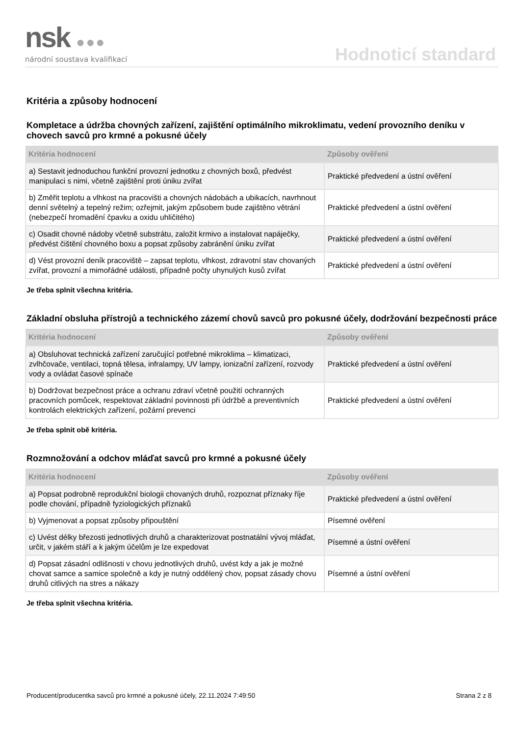nsk ●●●
národní soustava kvalifikací
Hodnoticí standard
Kritéria a způsoby hodnocení
Kompletace a údržba chovných zařízení, zajištění optimálního mikroklimatu, vedení provozního deníku v chovech savců pro krmné a pokusné účely
| Kritéria hodnocení | Způsoby ověření |
| --- | --- |
| a) Sestavit jednoduchou funkční provozní jednotku z chovných boxů, předvést manipulaci s nimi, včetně zajištění proti úniku zvířat | Praktické předvedení a ústní ověření |
| b) Změřit teplotu a vlhkost na pracovišti a chovných nádobách a ubikacích, navrhnout denní světelný a tepelný režim; ozřejmit, jakým způsobem bude zajištěno větrání (nebezpečí hromadění čpavku a oxidu uhličitého) | Praktické předvedení a ústní ověření |
| c) Osadit chovné nádoby včetně substrátu, založit krmivo a instalovat napáječky, předvést čištění chovného boxu a popsat způsoby zabránění úniku zvířat | Praktické předvedení a ústní ověření |
| d) Vést provozní deník pracoviště – zapsat teplotu, vlhkost, zdravotní stav chovaných zvířat, provozní a mimořádné události, případně počty uhynulých kusů zvířat | Praktické předvedení a ústní ověření |
Je třeba splnit všechna kritéria.
Základní obsluha přístrojů a technického zázemí chovů savců pro pokusné účely, dodržování bezpečnosti práce
| Kritéria hodnocení | Způsoby ověření |
| --- | --- |
| a) Obsluhovat technická zařízení zaručující potřebné mikroklima – klimatizaci, zvlhčovače, ventilaci, topná tělesa, infralampy, UV lampy, ionizační zařízení, rozvody vody a ovládat časové spínače | Praktické předvedení a ústní ověření |
| b) Dodržovat bezpečnost práce a ochranu zdraví včetně použití ochranných pracovních pomůcek, respektovat základní povinnosti při údržbě a preventivních kontrolách elektrických zařízení, požární prevenci | Praktické předvedení a ústní ověření |
Je třeba splnit obě kritéria.
Rozmnožování a odchov mláďat savců pro krmné a pokusné účely
| Kritéria hodnocení | Způsoby ověření |
| --- | --- |
| a) Popsat podrobně reprodukční biologii chovaných druhů, rozpoznat příznaky říje podle chování, případně fyziologických příznaků | Praktické předvedení a ústní ověření |
| b) Vyjmenovat a popsat způsoby připouštění | Písemné ověření |
| c) Uvést délky březosti jednotlivých druhů a charakterizovat postnatální vývoj mláďat, určit, v jakém stáří a k jakým účelům je lze expedovat | Písemné a ústní ověření |
| d) Popsat zásadní odlišnosti v chovu jednotlivých druhů, uvést kdy a jak je možné chovat samce a samice společně a kdy je nutný oddělený chov, popsat zásady chovu druhů citlivých na stres a nákazy | Písemné a ústní ověření |
Je třeba splnit všechna kritéria.
Producent/producentka savců pro krmné a pokusné účely, 22.11.2024 7:49:50 Strana 2 z 8